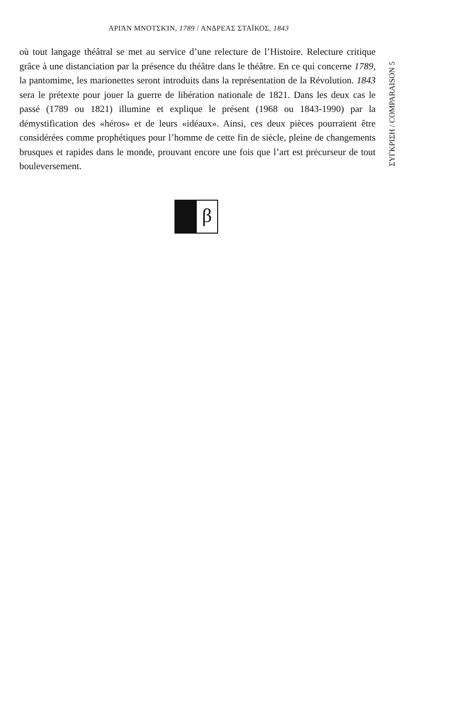ΑΡΙΆΝ ΜΝΟΤΣΚΊΝ, 1789 / ΑΝΔΡΕΑΣ ΣΤΑΪΚΟΣ, 1843
où tout langage théâtral se met au service d’une relecture de l’Histoire. Relecture critique grâce à une distanciation par la présence du théâtre dans le théâtre. En ce qui concerne 1789, la pantomime, les marionettes seront introduits dans la repré­sentation de la Révolution. 1843 sera le prétexte pour jouer la guerre de libération nationale de 1821. Dans les deux cas le passé (1789 ou 1821) illumine et explique le présent (1968 ou 1843-1990) par la démystification des «héros» et de leurs «idéaux». Ainsi, ces deux pièces pourraient être considérées comme prophétiques pour l’homme de cette fin de siècle, pleine de changements brusques et rapides dans le monde, prouvant encore une fois que l’art est précurseur de tout bouleversement.
ΣΥΓΚΡΙΣΗ / COMPARAISON 5
β